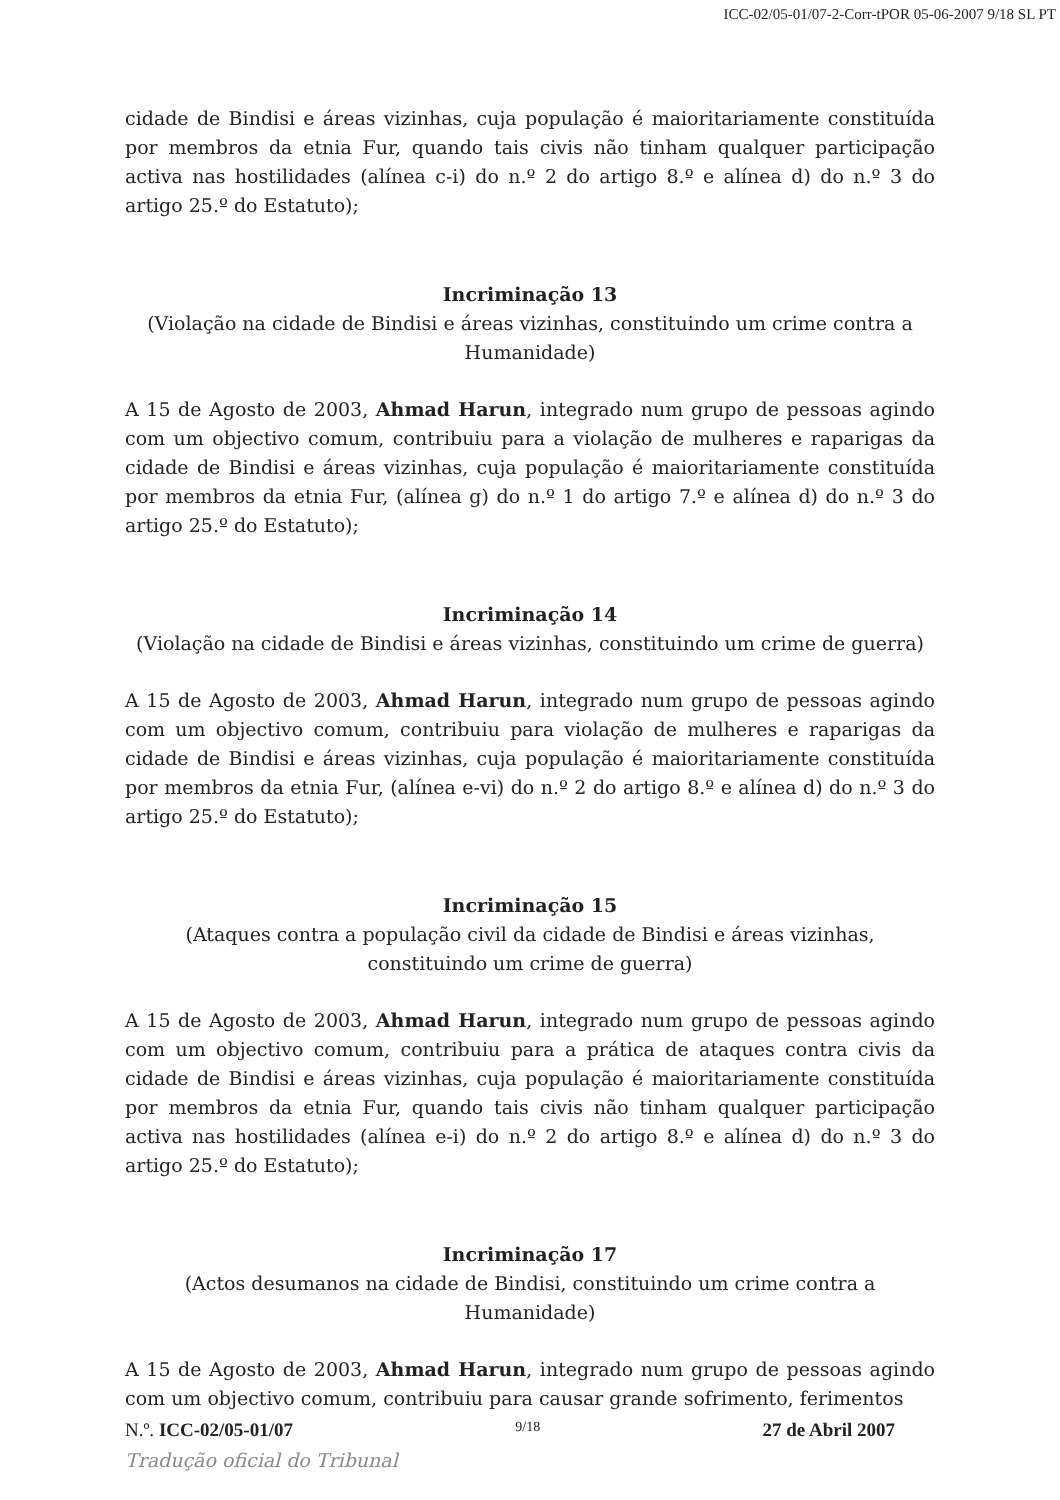ICC-02/05-01/07-2-Corr-tPOR 05-06-2007 9/18 SL PT
cidade de Bindisi e áreas vizinhas, cuja população é maioritariamente constituída por membros da etnia Fur, quando tais civis não tinham qualquer participação activa nas hostilidades (alínea c-i) do n.º 2 do artigo 8.º e alínea d) do n.º 3 do artigo 25.º do Estatuto);
Incriminação 13
(Violação na cidade de Bindisi e áreas vizinhas, constituindo um crime contra a Humanidade)
A 15 de Agosto de 2003, Ahmad Harun, integrado num grupo de pessoas agindo com um objectivo comum, contribuiu para a violação de mulheres e raparigas da cidade de Bindisi e áreas vizinhas, cuja população é maioritariamente constituída por membros da etnia Fur, (alínea g) do n.º 1 do artigo 7.º e alínea d) do n.º 3 do artigo 25.º do Estatuto);
Incriminação 14
(Violação na cidade de Bindisi e áreas vizinhas, constituindo um crime de guerra)
A 15 de Agosto de 2003, Ahmad Harun, integrado num grupo de pessoas agindo com um objectivo comum, contribuiu para violação de mulheres e raparigas da cidade de Bindisi e áreas vizinhas, cuja população é maioritariamente constituída por membros da etnia Fur, (alínea e-vi) do n.º 2 do artigo 8.º e alínea d) do n.º 3 do artigo 25.º do Estatuto);
Incriminação 15
(Ataques contra a população civil da cidade de Bindisi e áreas vizinhas, constituindo um crime de guerra)
A 15 de Agosto de 2003, Ahmad Harun, integrado num grupo de pessoas agindo com um objectivo comum, contribuiu para a prática de ataques contra civis da cidade de Bindisi e áreas vizinhas, cuja população é maioritariamente constituída por membros da etnia Fur, quando tais civis não tinham qualquer participação activa nas hostilidades (alínea e-i) do n.º 2 do artigo 8.º e alínea d) do n.º 3 do artigo 25.º do Estatuto);
Incriminação 17
(Actos desumanos na cidade de Bindisi, constituindo um crime contra a Humanidade)
A 15 de Agosto de 2003, Ahmad Harun, integrado num grupo de pessoas agindo com um objectivo comum, contribuiu para causar grande sofrimento, ferimentos
N.º. ICC-02/05-01/07 9/18 27 de Abril 2007
Tradução oficial do Tribunal